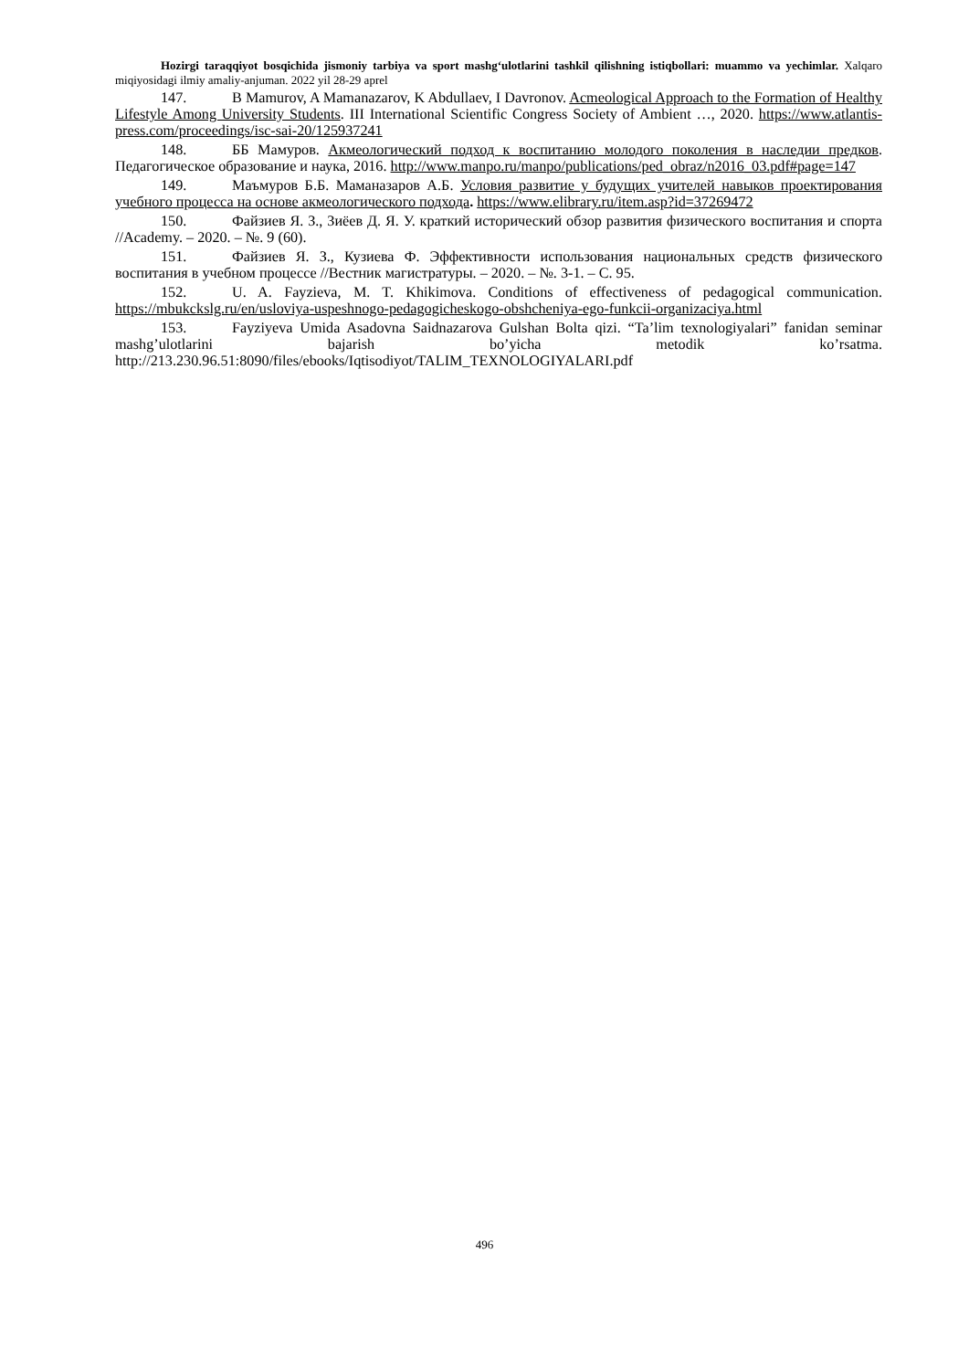Hozirgi taraqqiyot bosqichida jismoniy tarbiya va sport mashg‘ulotlarini tashkil qilishning istiqbollari: muammo va yechimlar. Xalqaro miqiyosidagi ilmiy amaliy-anjuman. 2022 yil 28-29 aprel
147. B Mamurov, A Mamanazarov, K Abdullaev, I Davronov. Acmeological Approach to the Formation of Healthy Lifestyle Among University Students. III International Scientific Congress Society of Ambient …, 2020. https://www.atlantis-press.com/proceedings/isc-sai-20/125937241
148. ББ Мамуров. Акмеологический подход к воспитанию молодого поколения в наследии предков. Педагогическое образование и наука, 2016. http://www.manpo.ru/manpo/publications/ped_obraz/n2016_03.pdf#page=147
149. Маъмуров Б.Б. Маманазаров А.Б. Условия развитие у будущих учителей навыков проектирования учебного процесса на основе акмеологического подхода. https://www.elibrary.ru/item.asp?id=37269472
150. Файзиев Я. З., Зиёев Д. Я. У. краткий исторический обзор развития физического воспитания и спорта //Academy. – 2020. – №. 9 (60).
151. Файзиев Я. З., Кузиева Ф. Эффективности использования национальных средств физического воспитания в учебном процессе //Вестник магистратуры. – 2020. – №. 3-1. – С. 95.
152. U. A. Fayzieva, M. T. Khikimova. Conditions of effectiveness of pedagogical communication. https://mbukckslg.ru/en/usloviya-uspeshnogo-pedagogicheskogo-obshcheniya-ego-funkcii-organizaciya.html
153. Fayziyeva Umida Asadovna Saidnazarova Gulshan Bolta qizi. “Ta’lim texnologiyalari” fanidan seminar mashg’ulotlarini bajarish bo’yicha metodik ko’rsatma. http://213.230.96.51:8090/files/ebooks/Iqtisodiyot/TALIM_TEXNOLOGIYALARI.pdf
496